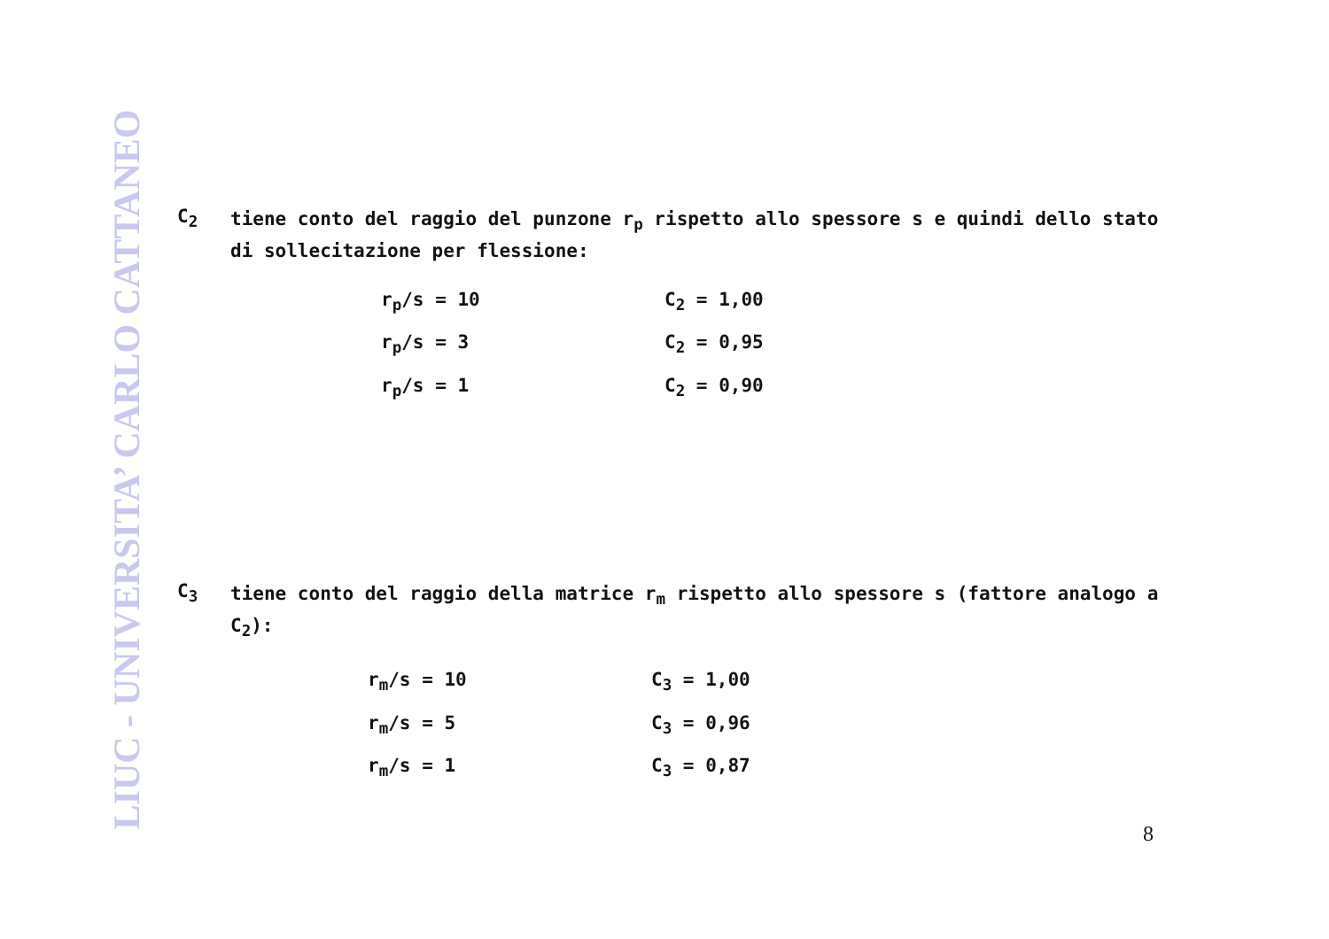LIUC - UNIVERSITA’ CARLO CATTANEO
C<sub>2</sub>
tiene conto del raggio del punzone r<sub>p</sub> rispetto allo spessore s e quindi dello stato di sollecitazione per flessione:
| r<sub>p</sub>/s = 10 | C<sub>2</sub> = 1,00 |
| r<sub>p</sub>/s = 3 | C<sub>2</sub> = 0,95 |
| r<sub>p</sub>/s = 1 | C<sub>2</sub> = 0,90 |
C<sub>3</sub>
tiene conto del raggio della matrice r<sub>m</sub> rispetto allo spessore s (fattore analogo a C<sub>2</sub>):
| r<sub>m</sub>/s = 10 | C<sub>3</sub> = 1,00 |
| r<sub>m</sub>/s = 5 | C<sub>3</sub> = 0,96 |
| r<sub>m</sub>/s = 1 | C<sub>3</sub> = 0,87 |
8